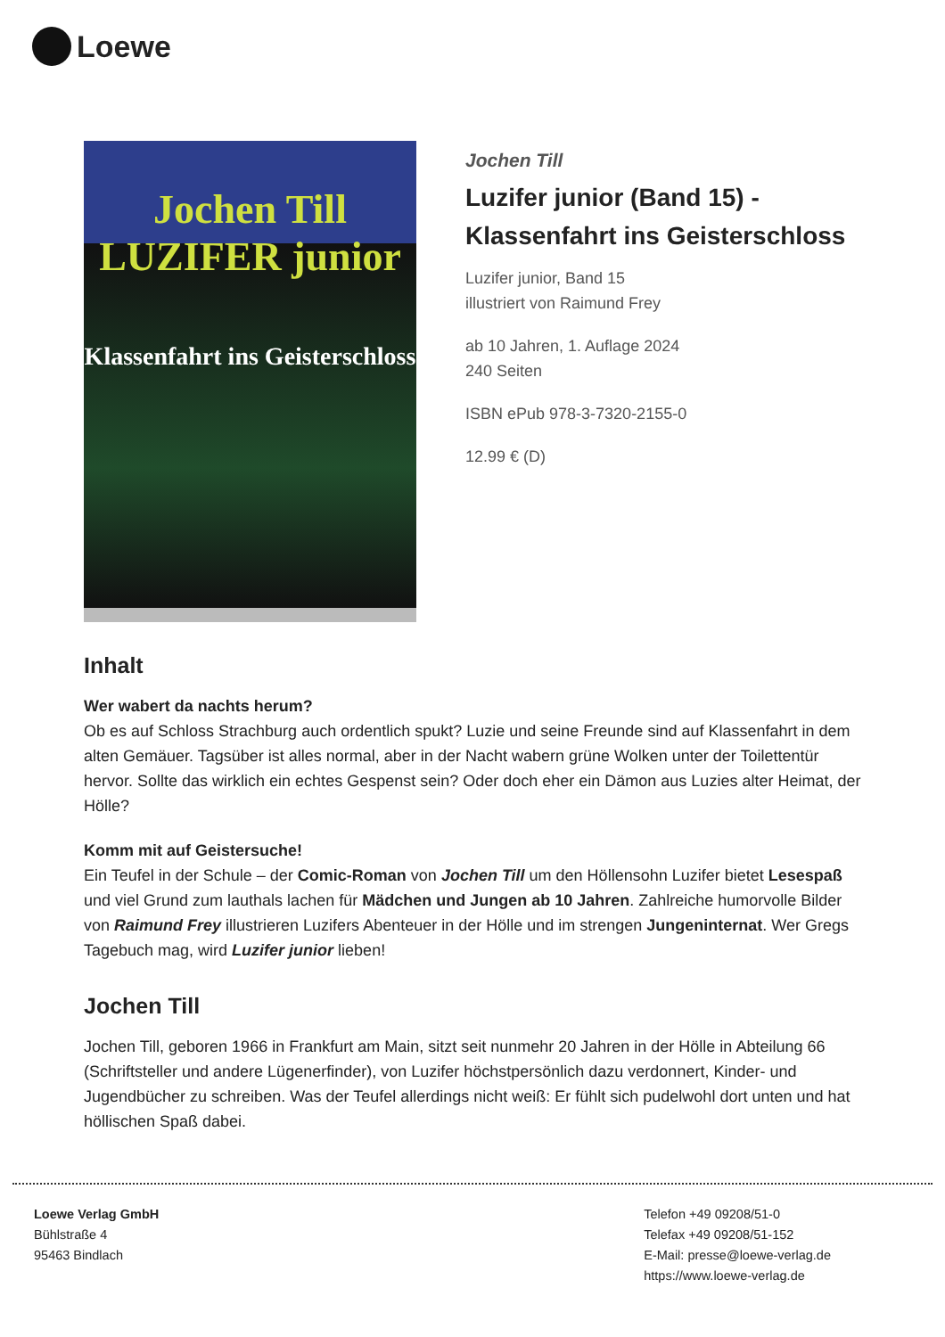Loewe
Jochen Till
LUZIFER junior
Klassenfahrt ins Geisterschloss
Jochen Till
Luzifer junior (Band 15) -
Klassenfahrt ins Geisterschloss
Luzifer junior, Band 15
illustriert von Raimund Frey
ab 10 Jahren, 1. Auflage 2024
240 Seiten
ISBN ePub 978-3-7320-2155-0
12.99 € (D)
Inhalt
Wer wabert da nachts herum?
Ob es auf Schloss Strachburg auch ordentlich spukt? Luzie und seine Freunde sind auf Klassenfahrt in dem alten Gemäuer. Tagsüber ist alles normal, aber in der Nacht wabern grüne Wolken unter der Toilettentür hervor. Sollte das wirklich ein echtes Gespenst sein? Oder doch eher ein Dämon aus Luzies alter Heimat, der Hölle?
Komm mit auf Geistersuche!
Ein Teufel in der Schule – der Comic-Roman von Jochen Till um den Höllensohn Luzifer bietet Lesespaß und viel Grund zum lauthals lachen für Mädchen und Jungen ab 10 Jahren. Zahlreiche humorvolle Bilder von Raimund Frey illustrieren Luzifers Abenteuer in der Hölle und im strengen Jungeninternat. Wer Gregs Tagebuch mag, wird Luzifer junior lieben!
Jochen Till
Jochen Till, geboren 1966 in Frankfurt am Main, sitzt seit nunmehr 20 Jahren in der Hölle in Abteilung 66 (Schriftsteller und andere Lügenerfinder), von Luzifer höchstpersönlich dazu verdonnert, Kinder- und Jugendbücher zu schreiben. Was der Teufel allerdings nicht weiß: Er fühlt sich pudelwohl dort unten und hat höllischen Spaß dabei.
Loewe Verlag GmbH
Bühlstraße 4
95463 Bindlach
Telefon +49 09208/51-0
Telefax +49 09208/51-152
E-Mail: presse@loewe-verlag.de
https://www.loewe-verlag.de